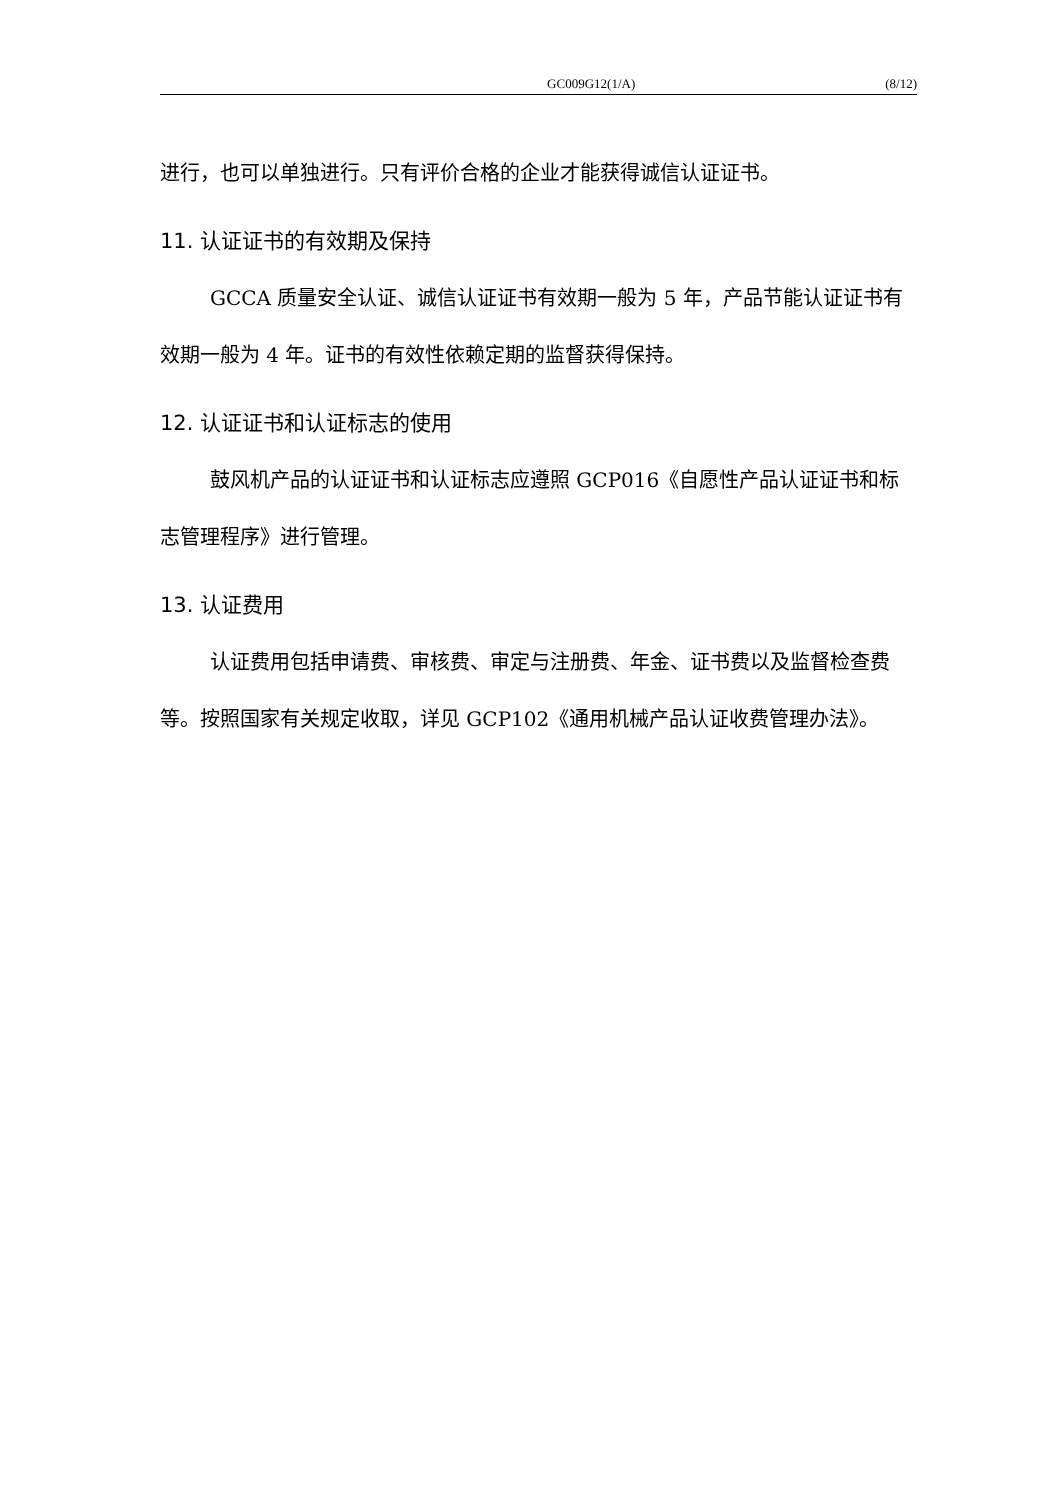GC009G12(1/A) (8/12)
进行，也可以单独进行。只有评价合格的企业才能获得诚信认证证书。
11. 认证证书的有效期及保持
GCCA 质量安全认证、诚信认证证书有效期一般为 5 年，产品节能认证证书有效期一般为 4 年。证书的有效性依赖定期的监督获得保持。
12. 认证证书和认证标志的使用
鼓风机产品的认证证书和认证标志应遵照 GCP016《自愿性产品认证证书和标志管理程序》进行管理。
13. 认证费用
认证费用包括申请费、审核费、审定与注册费、年金、证书费以及监督检查费等。按照国家有关规定收取，详见 GCP102《通用机械产品认证收费管理办法》。